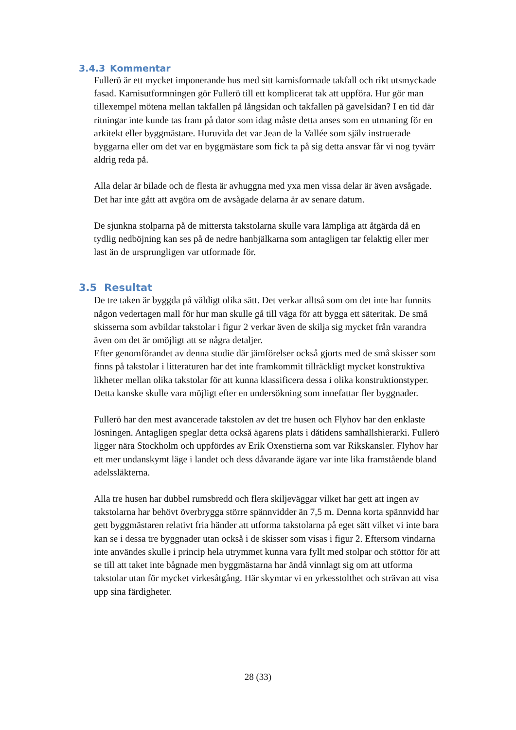3.4.3 Kommentar
Fullerö är ett mycket imponerande hus med sitt karnisformade takfall och rikt utsmyckade fasad. Karnisutformningen gör Fullerö till ett komplicerat tak att uppföra. Hur gör man tillexempel mötena mellan takfallen på långsidan och takfallen på gavelsidan? I en tid där ritningar inte kunde tas fram på dator som idag måste detta anses som en utmaning för en arkitekt eller byggmästare. Huruvida det var Jean de la Vallée som själv instruerade byggarna eller om det var en byggmästare som fick ta på sig detta ansvar får vi nog tyvärr aldrig reda på.
Alla delar är bilade och de flesta är avhuggna med yxa men vissa delar är även avsågade. Det har inte gått att avgöra om de avsågade delarna är av senare datum.
De sjunkna stolparna på de mittersta takstolarna skulle vara lämpliga att åtgärda då en tydlig nedböjning kan ses på de nedre hanbjälkarna som antagligen tar felaktig eller mer last än de ursprungligen var utformade för.
3.5 Resultat
De tre taken är byggda på väldigt olika sätt. Det verkar alltså som om det inte har funnits någon vedertagen mall för hur man skulle gå till väga för att bygga ett säteritak. De små skisserna som avbildar takstolar i figur 2 verkar även de skilja sig mycket från varandra även om det är omöjligt att se några detaljer.
Efter genomförandet av denna studie där jämförelser också gjorts med de små skisser som finns på takstolar i litteraturen har det inte framkommit tillräckligt mycket konstruktiva likheter mellan olika takstolar för att kunna klassificera dessa i olika konstruktionstyper. Detta kanske skulle vara möjligt efter en undersökning som innefattar fler byggnader.
Fullerö har den mest avancerade takstolen av det tre husen och Flyhov har den enklaste lösningen. Antagligen speglar detta också ägarens plats i dåtidens samhällshierarki. Fullerö ligger nära Stockholm och uppfördes av Erik Oxenstierna som var Rikskansler. Flyhov har ett mer undanskymt läge i landet och dess dåvarande ägare var inte lika framstående bland adelssläkterna.
Alla tre husen har dubbel rumsbredd och flera skiljeväggar vilket har gett att ingen av takstolarna har behövt överbrygga större spännvidder än 7,5 m. Denna korta spännvidd har gett byggmästaren relativt fria händer att utforma takstolarna på eget sätt vilket vi inte bara kan se i dessa tre byggnader utan också i de skisser som visas i figur 2. Eftersom vindarna inte användes skulle i princip hela utrymmet kunna vara fyllt med stolpar och stöttor för att se till att taket inte bågnade men byggmästarna har ändå vinnlagt sig om att utforma takstolar utan för mycket virkesåtgång. Här skymtar vi en yrkesstolthet och strävan att visa upp sina färdigheter.
28 (33)